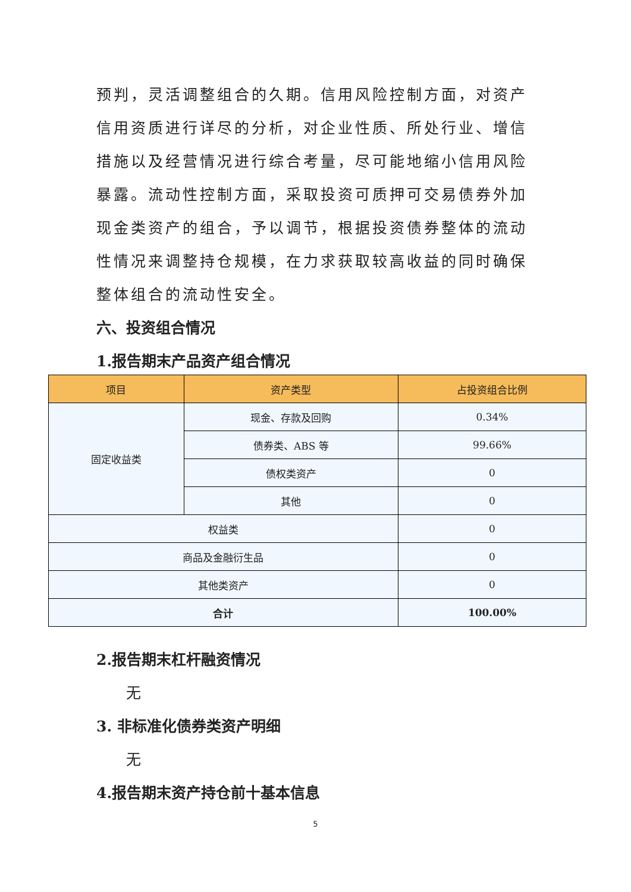预判，灵活调整组合的久期。信用风险控制方面，对资产信用资质进行详尽的分析，对企业性质、所处行业、增信措施以及经营情况进行综合考量，尽可能地缩小信用风险暴露。流动性控制方面，采取投资可质押可交易债券外加现金类资产的组合，予以调节，根据投资债券整体的流动性情况来调整持仓规模，在力求获取较高收益的同时确保整体组合的流动性安全。
六、投资组合情况
1.报告期末产品资产组合情况
| 项目 | 资产类型 | 占投资组合比例 |
| --- | --- | --- |
| 固定收益类 | 现金、存款及回购 | 0.34% |
| | 债券类、ABS 等 | 99.66% |
| | 债权类资产 | 0 |
| | 其他 | 0 |
| 权益类 | | 0 |
| 商品及金融衍生品 | | 0 |
| 其他类资产 | | 0 |
| 合计 | | 100.00% |
2.报告期末杠杆融资情况
无
3. 非标准化债券类资产明细
无
4.报告期末资产持仓前十基本信息
5